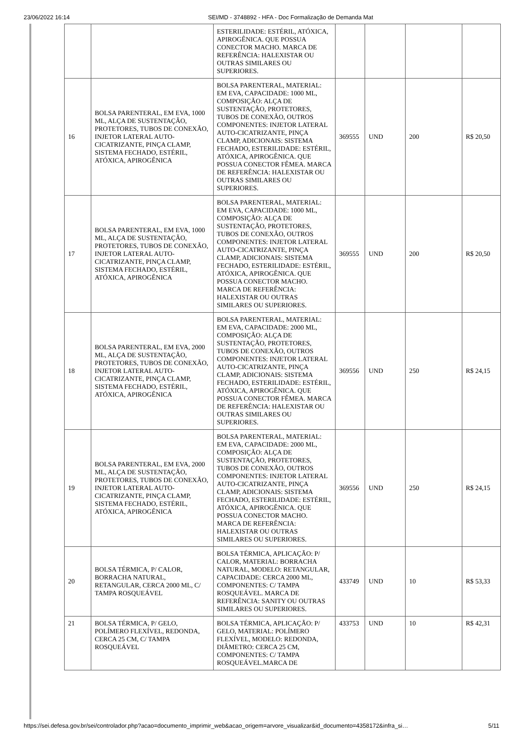23/06/2022 16:14 SEI/MD - 3748892 - HFA - Doc Formalização de Demanda Mat
| | | ESTERILIDADE: ESTÉRIL, ATÓXICA, APIROGÊNICA. QUE POSSUA CONECTOR MACHO. MARCA DE REFERÊNCIA: HALEXISTAR OU OUTRAS SIMILARES OU SUPERIORES. | | | | |
| 16 | BOLSA PARENTERAL, EM EVA, 1000 ML, ALÇA DE SUSTENTAÇÃO, PROTETORES, TUBOS DE CONEXÃO, INJETOR LATERAL AUTO-CICATRIZANTE, PINÇA CLAMP, SISTEMA FECHADO, ESTÉRIL, ATÓXICA, APIROGÊNICA | BOLSA PARENTERAL, MATERIAL: EM EVA, CAPACIDADE: 1000 ML, COMPOSIÇÃO: ALÇA DE SUSTENTAÇÃO, PROTETORES, TUBOS DE CONEXÃO, OUTROS COMPONENTES: INJETOR LATERAL AUTO-CICATRIZANTE, PINÇA CLAMP, ADICIONAIS: SISTEMA FECHADO, ESTERILIDADE: ESTÉRIL, ATÓXICA, APIROGÊNICA. QUE POSSUA CONECTOR FÊMEA. MARCA DE REFERÊNCIA: HALEXISTAR OU OUTRAS SIMILARES OU SUPERIORES. | 369555 | UND | 200 | R$ 20,50 |
| 17 | BOLSA PARENTERAL, EM EVA, 1000 ML, ALÇA DE SUSTENTAÇÃO, PROTETORES, TUBOS DE CONEXÃO, INJETOR LATERAL AUTO-CICATRIZANTE, PINÇA CLAMP, SISTEMA FECHADO, ESTÉRIL, ATÓXICA, APIROGÊNICA | BOLSA PARENTERAL, MATERIAL: EM EVA, CAPACIDADE: 1000 ML, COMPOSIÇÃO: ALÇA DE SUSTENTAÇÃO, PROTETORES, TUBOS DE CONEXÃO, OUTROS COMPONENTES: INJETOR LATERAL AUTO-CICATRIZANTE, PINÇA CLAMP, ADICIONAIS: SISTEMA FECHADO, ESTERILIDADE: ESTÉRIL, ATÓXICA, APIROGÊNICA. QUE POSSUA CONECTOR MACHO. MARCA DE REFERÊNCIA: HALEXISTAR OU OUTRAS SIMILARES OU SUPERIORES. | 369555 | UND | 200 | R$ 20,50 |
| 18 | BOLSA PARENTERAL, EM EVA, 2000 ML, ALÇA DE SUSTENTAÇÃO, PROTETORES, TUBOS DE CONEXÃO, INJETOR LATERAL AUTO-CICATRIZANTE, PINÇA CLAMP, SISTEMA FECHADO, ESTÉRIL, ATÓXICA, APIROGÊNICA | BOLSA PARENTERAL, MATERIAL: EM EVA, CAPACIDADE: 2000 ML, COMPOSIÇÃO: ALÇA DE SUSTENTAÇÃO, PROTETORES, TUBOS DE CONEXÃO, OUTROS COMPONENTES: INJETOR LATERAL AUTO-CICATRIZANTE, PINÇA CLAMP, ADICIONAIS: SISTEMA FECHADO, ESTERILIDADE: ESTÉRIL, ATÓXICA, APIROGÊNICA. QUE POSSUA CONECTOR FÊMEA. MARCA DE REFERÊNCIA: HALEXISTAR OU OUTRAS SIMILARES OU SUPERIORES. | 369556 | UND | 250 | R$ 24,15 |
| 19 | BOLSA PARENTERAL, EM EVA, 2000 ML, ALÇA DE SUSTENTAÇÃO, PROTETORES, TUBOS DE CONEXÃO, INJETOR LATERAL AUTO-CICATRIZANTE, PINÇA CLAMP, SISTEMA FECHADO, ESTÉRIL, ATÓXICA, APIROGÊNICA | BOLSA PARENTERAL, MATERIAL: EM EVA, CAPACIDADE: 2000 ML, COMPOSIÇÃO: ALÇA DE SUSTENTAÇÃO, PROTETORES, TUBOS DE CONEXÃO, OUTROS COMPONENTES: INJETOR LATERAL AUTO-CICATRIZANTE, PINÇA CLAMP, ADICIONAIS: SISTEMA FECHADO, ESTERILIDADE: ESTÉRIL, ATÓXICA, APIROGÊNICA. QUE POSSUA CONECTOR MACHO. MARCA DE REFERÊNCIA: HALEXISTAR OU OUTRAS SIMILARES OU SUPERIORES. | 369556 | UND | 250 | R$ 24,15 |
| 20 | BOLSA TÉRMICA, P/ CALOR, BORRACHA NATURAL, RETANGULAR, CERCA 2000 ML, C/ TAMPA ROSQUEÁVEL | BOLSA TÉRMICA, APLICAÇÃO: P/ CALOR, MATERIAL: BORRACHA NATURAL, MODELO: RETANGULAR, CAPACIDADE: CERCA 2000 ML, COMPONENTES: C/ TAMPA ROSQUEÁVEL. MARCA DE REFERÊNCIA: SANITY OU OUTRAS SIMILARES OU SUPERIORES. | 433749 | UND | 10 | R$ 53,33 |
| 21 | BOLSA TÉRMICA, P/ GELO, POLÍMERO FLEXÍVEL, REDONDA, CERCA 25 CM, C/ TAMPA ROSQUEÁVEL | BOLSA TÉRMICA, APLICAÇÃO: P/ GELO, MATERIAL: POLÍMERO FLEXÍVEL, MODELO: REDONDA, DIÂMETRO: CERCA 25 CM, COMPONENTES: C/ TAMPA ROSQUEÁVEL.MARCA DE | 433753 | UND | 10 | R$ 42,31 |
https://sei.defesa.gov.br/sei/controlador.php?acao=documento_imprimir_web&acao_origem=arvore_visualizar&id_documento=4358172&infra_si… 5/11